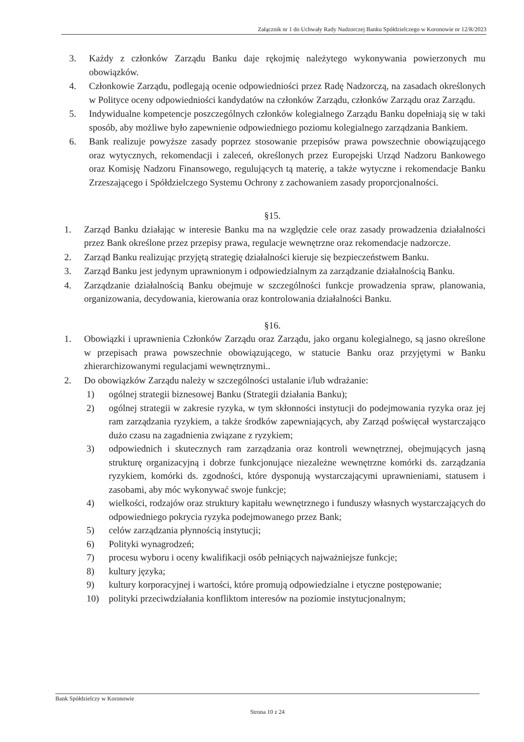Załącznik nr 1 do Uchwały Rady Nadzorczej Banku Spółdzielczego w Koronowie nr 12/R/2023
3. Każdy z członków Zarządu Banku daje rękojmię należytego wykonywania powierzonych mu obowiązków.
4. Członkowie Zarządu, podlegają ocenie odpowiedniości przez Radę Nadzorczą, na zasadach określonych w Polityce oceny odpowiedniości kandydatów na członków Zarządu, członków Zarządu oraz Zarządu.
5. Indywidualne kompetencje poszczególnych członków kolegialnego Zarządu Banku dopełniają się w taki sposób, aby możliwe było zapewnienie odpowiedniego poziomu kolegialnego zarządzania Bankiem.
6. Bank realizuje powyższe zasady poprzez stosowanie przepisów prawa powszechnie obowiązującego oraz wytycznych, rekomendacji i zaleceń, określonych przez Europejski Urząd Nadzoru Bankowego oraz Komisję Nadzoru Finansowego, regulujących tą materię, a także wytyczne i rekomendacje Banku Zrzeszającego i Spółdzielczego Systemu Ochrony z zachowaniem zasady proporcjonalności.
§15.
1. Zarząd Banku działając w interesie Banku ma na względzie cele oraz zasady prowadzenia działalności przez Bank określone przez przepisy prawa, regulacje wewnętrzne oraz rekomendacje nadzorcze.
2. Zarząd Banku realizując przyjętą strategię działalności kieruje się bezpieczeństwem Banku.
3. Zarząd Banku jest jedynym uprawnionym i odpowiedzialnym za zarządzanie działalnością Banku.
4. Zarządzanie działalnością Banku obejmuje w szczególności funkcje prowadzenia spraw, planowania, organizowania, decydowania, kierowania oraz kontrolowania działalności Banku.
§16.
1. Obowiązki i uprawnienia Członków Zarządu oraz Zarządu, jako organu kolegialnego, są jasno określone w przepisach prawa powszechnie obowiązującego, w statucie Banku oraz przyjętymi w Banku zhierarchizowanymi regulacjami wewnętrznymi..
2. Do obowiązków Zarządu należy w szczególności ustalanie i/lub wdrażanie:
1) ogólnej strategii biznesowej Banku (Strategii działania Banku);
2) ogólnej strategii w zakresie ryzyka, w tym skłonności instytucji do podejmowania ryzyka oraz jej ram zarządzania ryzykiem, a także środków zapewniających, aby Zarząd poświęcał wystarczająco dużo czasu na zagadnienia związane z ryzykiem;
3) odpowiednich i skutecznych ram zarządzania oraz kontroli wewnętrznej, obejmujących jasną strukturę organizacyjną i dobrze funkcjonujące niezależne wewnętrzne komórki ds. zarządzania ryzykiem, komórki ds. zgodności, które dysponują wystarczającymi uprawnieniami, statusem i zasobami, aby móc wykonywać swoje funkcje;
4) wielkości, rodzajów oraz struktury kapitału wewnętrznego i funduszy własnych wystarczających do odpowiedniego pokrycia ryzyka podejmowanego przez Bank;
5) celów zarządzania płynnością instytucji;
6) Polityki wynagrodzeń;
7) procesu wyboru i oceny kwalifikacji osób pełniących najważniejsze funkcje;
8) kultury języka;
9) kultury korporacyjnej i wartości, które promują odpowiedzialne i etyczne postępowanie;
10) polityki przeciwdziałania konfliktom interesów na poziomie instytucjonalnym;
Bank Spółdzielczy w Koronowie
Strona 10 z 24